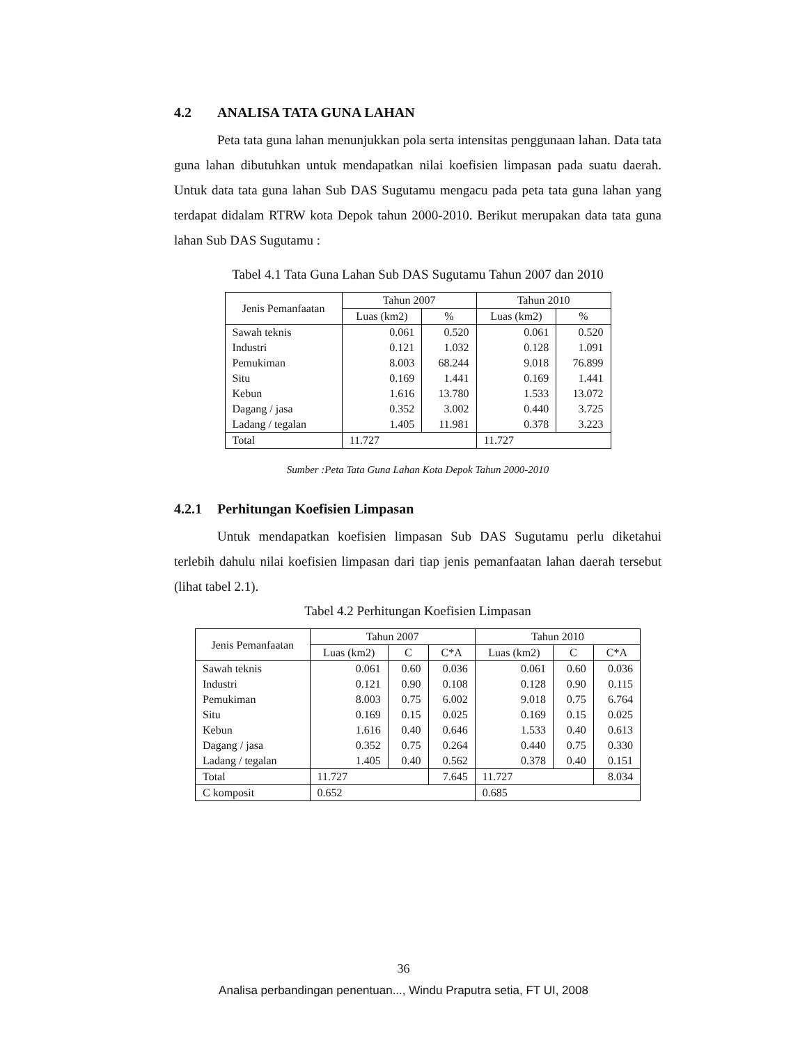4.2 ANALISA TATA GUNA LAHAN
Peta tata guna lahan menunjukkan pola serta intensitas penggunaan lahan. Data tata guna lahan dibutuhkan untuk mendapatkan nilai koefisien limpasan pada suatu daerah. Untuk data tata guna lahan Sub DAS Sugutamu mengacu pada peta tata guna lahan yang terdapat didalam RTRW kota Depok tahun 2000-2010. Berikut merupakan data tata guna lahan Sub DAS Sugutamu :
Tabel 4.1 Tata Guna Lahan Sub DAS Sugutamu Tahun 2007 dan 2010
| Jenis Pemanfaatan | Tahun 2007 | | Tahun 2010 | |
| --- | --- | --- | --- | --- |
| | Luas (km2) | % | Luas (km2) | % |
| Sawah teknis | 0.061 | 0.520 | 0.061 | 0.520 |
| Industri | 0.121 | 1.032 | 0.128 | 1.091 |
| Pemukiman | 8.003 | 68.244 | 9.018 | 76.899 |
| Situ | 0.169 | 1.441 | 0.169 | 1.441 |
| Kebun | 1.616 | 13.780 | 1.533 | 13.072 |
| Dagang / jasa | 0.352 | 3.002 | 0.440 | 3.725 |
| Ladang / tegalan | 1.405 | 11.981 | 0.378 | 3.223 |
| Total | 11.727 | | 11.727 | |
Sumber :Peta Tata Guna Lahan Kota Depok Tahun 2000-2010
4.2.1 Perhitungan Koefisien Limpasan
Untuk mendapatkan koefisien limpasan Sub DAS Sugutamu perlu diketahui terlebih dahulu nilai koefisien limpasan dari tiap jenis pemanfaatan lahan daerah tersebut (lihat tabel 2.1).
Tabel 4.2 Perhitungan Koefisien Limpasan
| Jenis Pemanfaatan | Tahun 2007 | | | Tahun 2010 | | |
| --- | --- | --- | --- | --- | --- | --- |
| | Luas (km2) | C | C*A | Luas (km2) | C | C*A |
| Sawah teknis | 0.061 | 0.60 | 0.036 | 0.061 | 0.60 | 0.036 |
| Industri | 0.121 | 0.90 | 0.108 | 0.128 | 0.90 | 0.115 |
| Pemukiman | 8.003 | 0.75 | 6.002 | 9.018 | 0.75 | 6.764 |
| Situ | 0.169 | 0.15 | 0.025 | 0.169 | 0.15 | 0.025 |
| Kebun | 1.616 | 0.40 | 0.646 | 1.533 | 0.40 | 0.613 |
| Dagang / jasa | 0.352 | 0.75 | 0.264 | 0.440 | 0.75 | 0.330 |
| Ladang / tegalan | 1.405 | 0.40 | 0.562 | 0.378 | 0.40 | 0.151 |
| Total | 11.727 | | 7.645 | 11.727 | | 8.034 |
| C komposit | 0.652 | | | 0.685 | | |
36
Analisa perbandingan penentuan..., Windu Praputra setia, FT UI, 2008